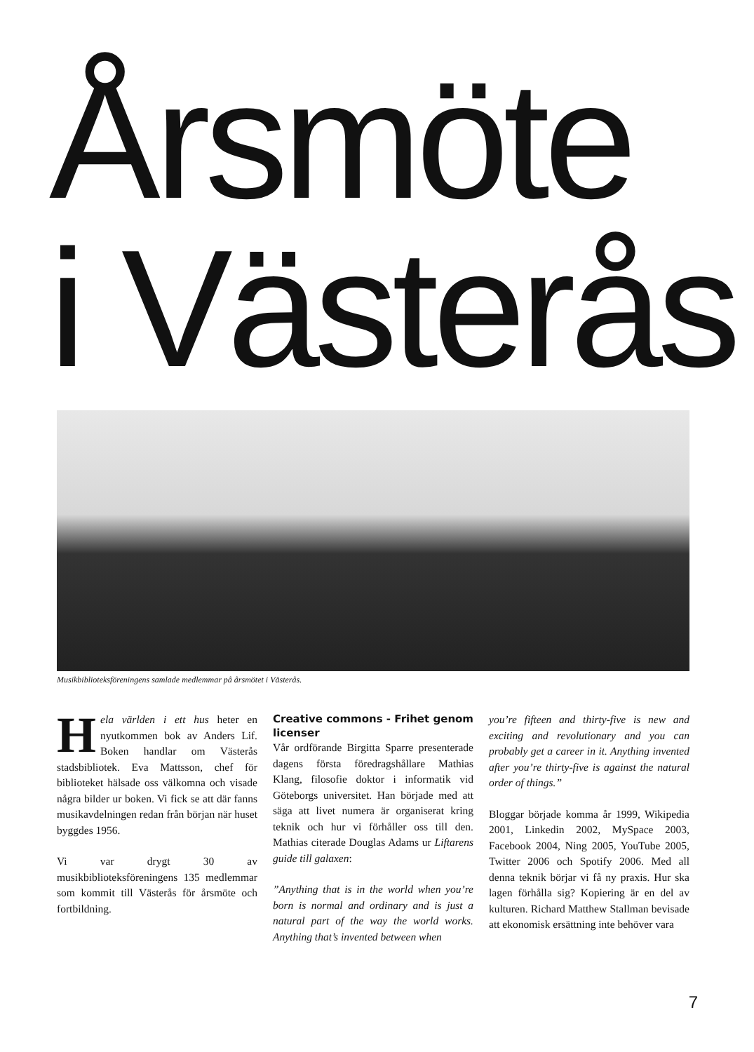Årsmöte
i Västerås
Musikbiblioteksföreningens samlade medlemmar på årsmötet i Västerås.
Hela världen i ett hus heter en nyutkommen bok av Anders Lif. Boken handlar om Västerås stadsbibliotek. Eva Mattsson, chef för biblioteket hälsade oss välkomna och visade några bilder ur boken. Vi fick se att där fanns musikavdelningen redan från början när huset byggdes 1956.
Vi var drygt 30 av musikbiblioteksföreningens 135 medlemmar som kommit till Västerås för årsmöte och fortbildning.
Creative commons - Frihet genom licenser
Vår ordförande Birgitta Sparre presenterade dagens första föredragshållare Mathias Klang, filosofie doktor i informatik vid Göteborgs universitet. Han började med att säga att livet numera är organiserat kring teknik och hur vi förhåller oss till den. Mathias citerade Douglas Adams ur Liftarens guide till galaxen:
”Anything that is in the world when you’re born is normal and ordinary and is just a natural part of the way the world works. Anything that’s invented between when
you’re fifteen and thirty-five is new and exciting and revolutionary and you can probably get a career in it. Anything invented after you’re thirty-five is against the natural order of things.”
Bloggar började komma år 1999, Wikipedia 2001, Linkedin 2002, MySpace 2003, Facebook 2004, Ning 2005, YouTube 2005, Twitter 2006 och Spotify 2006. Med all denna teknik börjar vi få ny praxis. Hur ska lagen förhålla sig? Kopiering är en del av kulturen. Richard Matthew Stallman bevisade att ekonomisk ersättning inte behöver vara
7